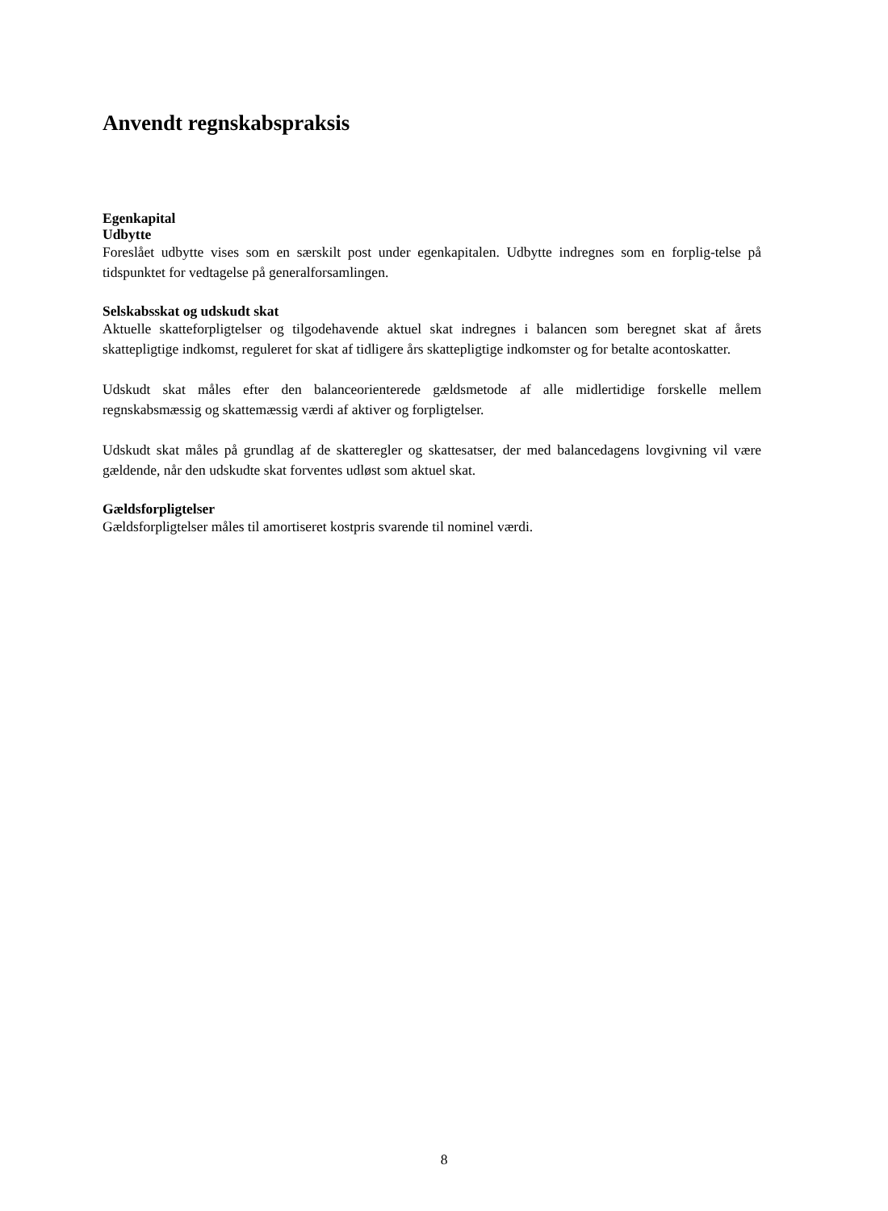Anvendt regnskabspraksis
Egenkapital
Udbytte
Foreslået udbytte vises som en særskilt post under egenkapitalen. Udbytte indregnes som en forplig-telse på tidspunktet for vedtagelse på generalforsamlingen.
Selskabsskat og udskudt skat
Aktuelle skatteforpligtelser og tilgodehavende aktuel skat indregnes i balancen som beregnet skat af årets skattepligtige indkomst, reguleret for skat af tidligere års skattepligtige indkomster og for betalte acontoskatter.
Udskudt skat måles efter den balanceorienterede gældsmetode af alle midlertidige forskelle mellem regnskabsmæssig og skattemæssig værdi af aktiver og forpligtelser.
Udskudt skat måles på grundlag af de skatteregler og skattesatser, der med balancedagens lovgivning vil være gældende, når den udskudte skat forventes udløst som aktuel skat.
Gældsforpligtelser
Gældsforpligtelser måles til amortiseret kostpris svarende til nominel værdi.
8